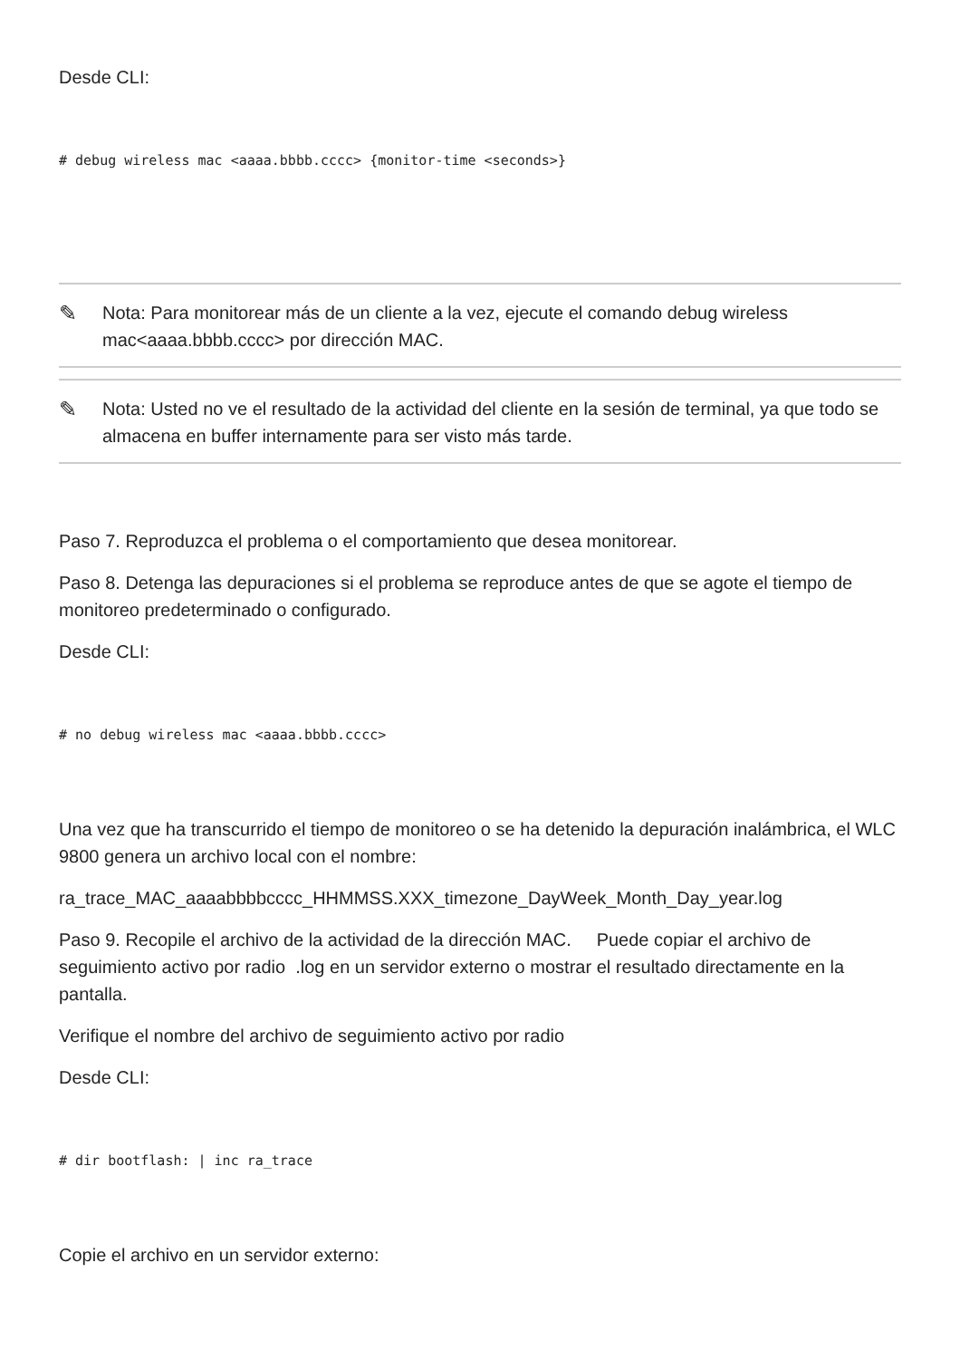Desde CLI:
# debug wireless mac <aaaa.bbbb.cccc> {monitor-time <seconds>}
✎ Nota: Para monitorear más de un cliente a la vez, ejecute el comando debug wireless mac<aaaa.bbbb.cccc> por dirección MAC.
✎ Nota: Usted no ve el resultado de la actividad del cliente en la sesión de terminal, ya que todo se almacena en buffer internamente para ser visto más tarde.
Paso 7. Reproduzca el problema o el comportamiento que desea monitorear.
Paso 8. Detenga las depuraciones si el problema se reproduce antes de que se agote el tiempo de monitoreo predeterminado o configurado.
Desde CLI:
# no debug wireless mac <aaaa.bbbb.cccc>
Una vez que ha transcurrido el tiempo de monitoreo o se ha detenido la depuración inalámbrica, el WLC 9800 genera un archivo local con el nombre:
ra_trace_MAC_aaaabbbbcccc_HHMMSS.XXX_timezone_DayWeek_Month_Day_year.log
Paso 9. Recopile el archivo de la actividad de la dirección MAC. Puede copiar el archivo de seguimiento activo por radio .log en un servidor externo o mostrar el resultado directamente en la pantalla.
Verifique el nombre del archivo de seguimiento activo por radio
Desde CLI:
# dir bootflash: | inc ra_trace
Copie el archivo en un servidor externo: